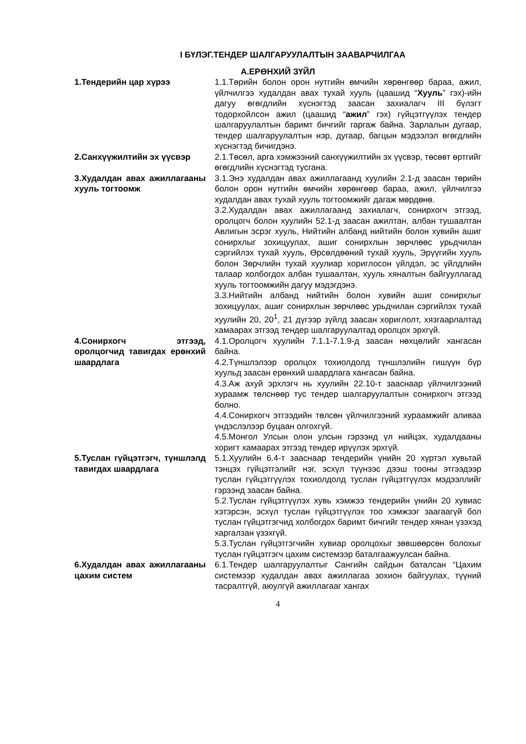I БҮЛЭГ.ТЕНДЕР ШАЛГАРУУЛАЛТЫН ЗААВАРЧИЛГАА
А.ЕРӨНХИЙ ЗҮЙЛ
| 1.Тендерийн цар хүрээ | 1.1.Төрийн болон орон нутгийн өмчийн хөрөнгөөр бараа, ажил, үйлчилгээ худалдан авах тухай хууль (цаашид “ Хууль ” гэх)-ийн дагуу өгөгдлийн хүснэгтэд заасан захиалагч III бүлэгт тодорхойлсон ажил (цаашид “ ажил ” гэх) гүйцэтгүүлэх тендер шалгаруулалтын баримт бичгийг гаргаж байна. Зарлалын дугаар, тендер шалгаруулалтын нэр, дугаар, багцын мэдээлэл өгөгдлийн хүснэгтэд бичигдэнэ. |
| 2.Санхүүжилтийн эх үүсвэр | 2.1.Төсөл, арга хэмжээний санхүүжилтийн эх үүсвэр, төсөвт өртгийг өгөгдлийн хүснэгтэд тусгана. |
| 3.Худалдан авах ажиллагааны хууль тогтоомж | 3.1.Энэ худалдан авах ажиллагаанд хуулийн 2.1-д заасан төрийн болон орон нутгийн өмчийн хөрөнгөөр бараа, ажил, үйлчилгээ худалдан авах тухай хууль тогтоомжийг дагаж мөрдөнө. 3.2.Худалдан авах ажиллагаанд захиалагч, сонирхогч этгээд, оролцогч болон хуулийн 52.1-д заасан ажилтан, албан тушаалтан Авлигын эсрэг хууль, Нийтийн албанд нийтийн болон хувийн ашиг сонирхлыг зохицуулах, ашиг сонирхлын зөрчлөөс урьдчилан сэргийлэх тухай хууль, Өрсөлдөөний тухай хууль, Эрүүгийн хууль болон Зөрчлийн тухай хуулиар хориглосон үйлдэл, эс үйлдлийн талаар холбогдох албан тушаалтан, хууль хяналтын байгууллагад хууль тогтоомжийн дагуу мэдэгдэнэ. 3.3.Нийтийн албанд нийтийн болон хувийн ашиг сонирхлыг зохицуулах, ашиг сонирхлын зөрчлөөс урьдчилан сэргийлэх тухай хуулийн 20, 20<sup>1</sup>, 21 дүгээр зүйлд заасан хориглолт, хязгаарлалтад хамаарах этгээд тендер шалгаруулалтад оролцох эрхгүй. |
| 4.Сонирхогч этгээд, оролцогчид тавигдах ерөнхий шаардлага | 4.1.Оролцогч хуулийн 7.1.1-7.1.9-д заасан нөхцөлийг хангасан байна. 4.2.Түншлэлээр оролцох тохиолдолд түншлэлийн гишүүн бүр хуульд заасан ерөнхий шаардлага хангасан байна. 4.3.Аж ахуй эрхлэгч нь хуулийн 22.10-т зааснаар үйлчилгээний хураамж төлснөөр тус тендер шалгаруулалтын сонирхогч этгээд болно. 4.4.Сонирхогч этгээдийн төлсөн үйлчилгээний хураамжийг аливаа үндэслэлээр буцаан олгохгүй. 4.5.Монгол Улсын олон улсын гэрээнд үл нийцэх, худалдааны хоригт хамаарах этгээд тендер ирүүлэх эрхгүй. |
| 5.Туслан гүйцэтгэгч, түншлэлд тавигдах шаардлага | 5.1.Хуулийн 6.4-т зааснаар тендерийн үнийн 20 хүртэл хувьтай тэнцэх гүйцэтгэлийг нэг, эсхүл түүнээс дээш тооны этгээдээр туслан гүйцэтгүүлэх тохиолдолд туслан гүйцэтгүүлэх мэдээллийг гэрээнд заасан байна. 5.2.Туслан гүйцэтгүүлэх хувь хэмжээ тендерийн үнийн 20 хувиас хэтэрсэн, эсхүл туслан гүйцэтгүүлэх тоо хэмжээг заагаагүй бол туслан гүйцэтгэгчид холбогдох баримт бичгийг тендер хянан үзэхэд харгалзан үзэхгүй. 5.3.Туслан гүйцэтгэгчийн хувиар оролцохыг зөвшөөрсөн болохыг туслан гүйцэтгэгч цахим системээр баталгаажуулсан байна. |
| 6.Худалдан авах ажиллагааны цахим систем | 6.1.Тендер шалгаруулалтыг Сангийн сайдын баталсан “Цахим системээр худалдан авах ажиллагаа зохион байгуулах, түүний тасралтгүй, аюулгүй ажиллагааг хангах |
4